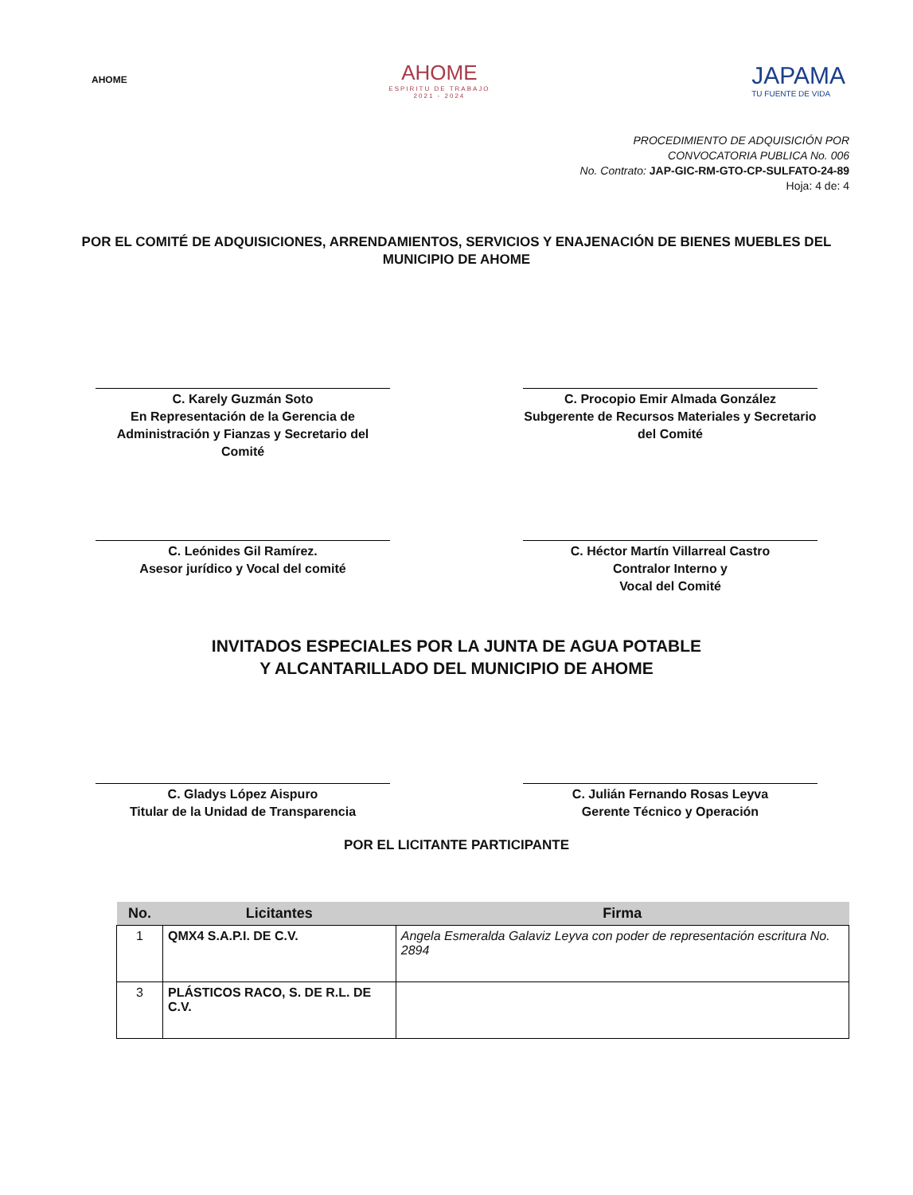AHOME
AHOME
ESPIRITU DE TRABAJO
2021 - 2024
JAPAMA
TU FUENTE DE VIDA
PROCEDIMIENTO DE ADQUISICIÓN POR
CONVOCATORIA PUBLICA No. 006
No. Contrato: JAP-GIC-RM-GTO-CP-SULFATO-24-89
Hoja: 4 de: 4
POR EL COMITÉ DE ADQUISICIONES, ARRENDAMIENTOS, SERVICIOS Y ENAJENACIÓN DE BIENES MUEBLES DEL MUNICIPIO DE AHOME
C. Karely Guzmán Soto
En Representación de la Gerencia de Administración y Fianzas y Secretario del Comité
C. Procopio Emir Almada González
Subgerente de Recursos Materiales y Secretario del Comité
C. Leónides Gil Ramírez.
Asesor jurídico y Vocal del comité
C. Héctor Martín Villarreal Castro
Contralor Interno y
Vocal del Comité
INVITADOS ESPECIALES POR LA JUNTA DE AGUA POTABLE
Y ALCANTARILLADO DEL MUNICIPIO DE AHOME
C. Gladys López Aispuro
Titular de la Unidad de Transparencia
C. Julián Fernando Rosas Leyva
Gerente Técnico y Operación
POR EL LICITANTE PARTICIPANTE
| No. | Licitantes | Firma |
| --- | --- | --- |
| 1 | QMX4 S.A.P.I. DE C.V. | Angela Esmeralda Galaviz Leyva con poder de representación escritura No. 2894 |
| 3 | PLÁSTICOS RACO, S. DE R.L. DE C.V. | |